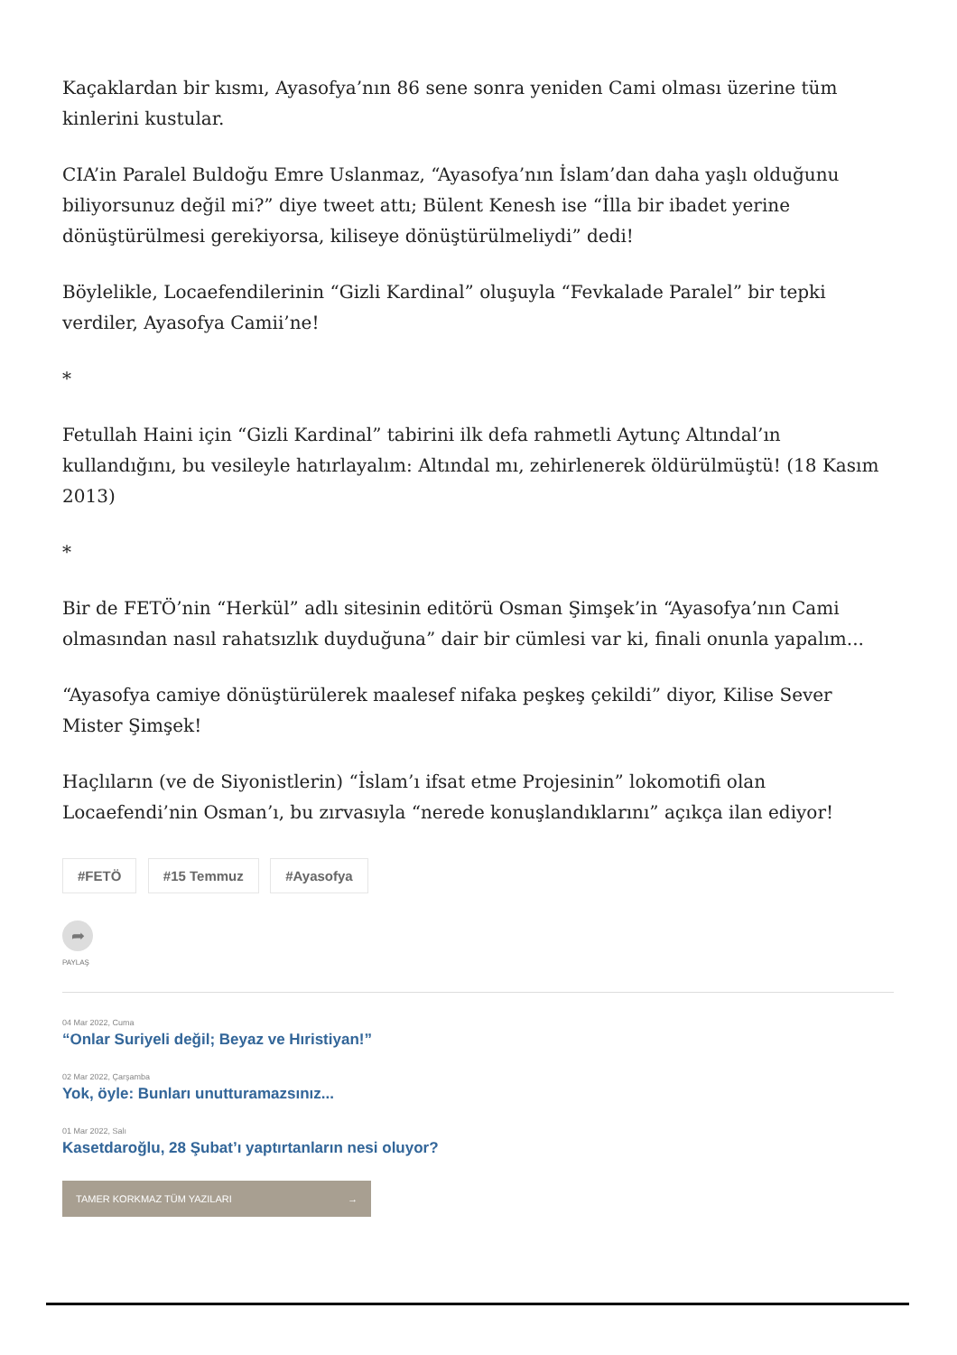Kaçaklardan bir kısmı, Ayasofya’nın 86 sene sonra yeniden Cami olması üzerine tüm kinlerini kustular.
CIA’in Paralel Buldoğu Emre Uslanmaz, “Ayasofya’nın İslam’dan daha yaşlı olduğunu biliyorsunuz değil mi?” diye tweet attı; Bülent Kenesh ise “İlla bir ibadet yerine dönüştürülmesi gerekiyorsa, kiliseye dönüştürülmeliydi” dedi!
Böylelikle, Locaefendilerinin “Gizli Kardinal” oluşuyla “Fevkalade Paralel” bir tepki verdiler, Ayasofya Camii’ne!
*
Fetullah Haini için “Gizli Kardinal” tabirini ilk defa rahmetli Aytunç Altındal’ın kullandığını, bu vesileyle hatırlayalım: Altındal mı, zehirlenerek öldürülmüştü! (18 Kasım 2013)
*
Bir de FETÖ’nin “Herkül” adlı sitesinin editörü Osman Şimşek’in “Ayasofya’nın Cami olmasından nasıl rahatsızlık duyduğuna” dair bir cümlesi var ki, finali onunla yapalım...
“Ayasofya camiye dönüştürülerek maalesef nifaka peşkeş çekildi” diyor, Kilise Sever Mister Şimşek!
Haçlıların (ve de Siyonistlerin) “İslam’ı ifsat etme Projesinin” lokomotifi olan Locaefendi’nin Osman’ı, bu zırvasıyla “nerede konuşlandıklarını” açıkça ilan ediyor!
#FETÖ #15 Temmuz #Ayasofya
➦
PAYLAŞ
04 Mar 2022, Cuma
“Onlar Suriyeli değil; Beyaz ve Hıristiyan!”
02 Mar 2022, Çarşamba
Yok, öyle: Bunları unutturamazsınız...
01 Mar 2022, Salı
Kasetdaroğlu, 28 Şubat’ı yaptırtanların nesi oluyor?
TAMER KORKMAZ TÜM YAZILARI →